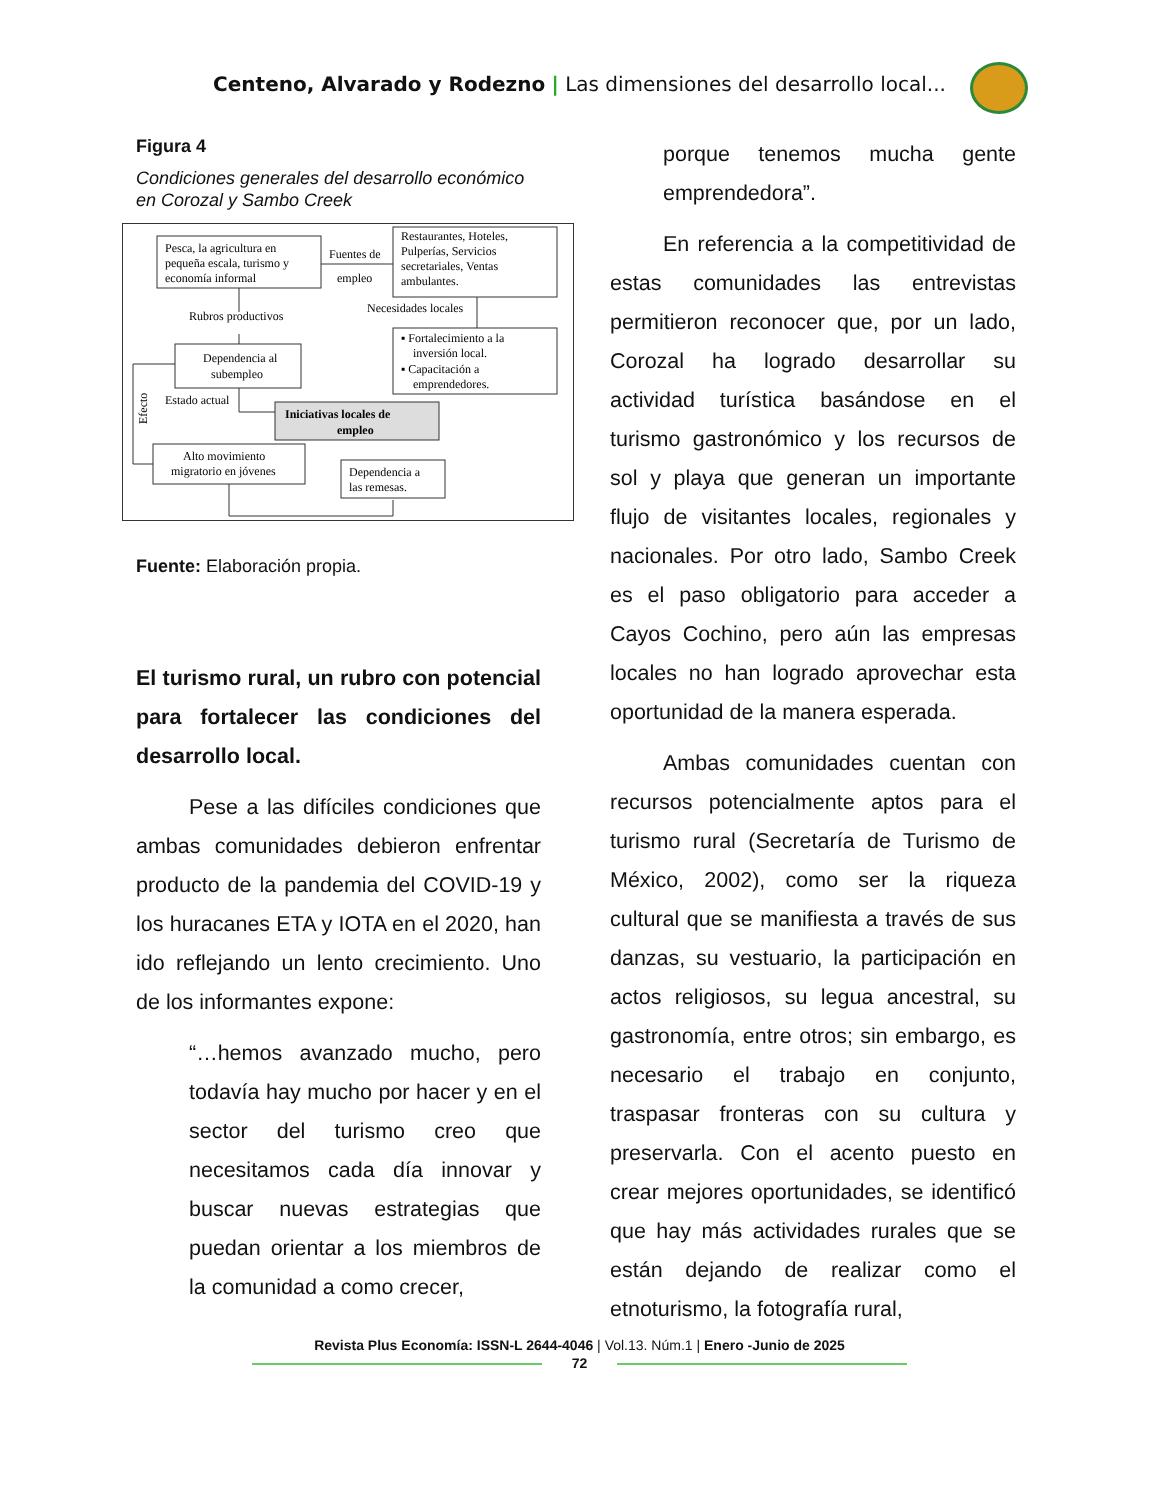Centeno, Alvarado y Rodezno | Las dimensiones del desarrollo local...
Figura 4
Condiciones generales del desarrollo económico en Corozal y Sambo Creek
Pesca, la agricultura en
pequeña escala, turismo y
economía informal
Fuentes de
empleo
Restaurantes, Hoteles,
Pulperías, Servicios
secretariales, Ventas
ambulantes.
Rubros productivos
Necesidades locales
Dependencia al
subempleo
▪ Fortalecimiento a la
inversión local.
▪ Capacitación a
emprendedores.
Estado actual
Iniciativas locales de
empleo
Efecto
Alto movimiento
migratorio en jóvenes
Dependencia a
las remesas.
Fuente: Elaboración propia.
El turismo rural, un rubro con potencial para fortalecer las condiciones del desarrollo local.
Pese a las difíciles condiciones que ambas comunidades debieron enfrentar producto de la pandemia del COVID-19 y los huracanes ETA y IOTA en el 2020, han ido reflejando un lento crecimiento. Uno de los informantes expone:
“…hemos avanzado mucho, pero todavía hay mucho por hacer y en el sector del turismo creo que necesitamos cada día innovar y buscar nuevas estrategias que puedan orientar a los miembros de la comunidad a como crecer,
porque tenemos mucha gente emprendedora”.
En referencia a la competitividad de estas comunidades las entrevistas permitieron reconocer que, por un lado, Corozal ha logrado desarrollar su actividad turística basándose en el turismo gastronómico y los recursos de sol y playa que generan un importante flujo de visitantes locales, regionales y nacionales. Por otro lado, Sambo Creek es el paso obligatorio para acceder a Cayos Cochino, pero aún las empresas locales no han logrado aprovechar esta oportunidad de la manera esperada.
Ambas comunidades cuentan con recursos potencialmente aptos para el turismo rural (Secretaría de Turismo de México, 2002), como ser la riqueza cultural que se manifiesta a través de sus danzas, su vestuario, la participación en actos religiosos, su legua ancestral, su gastronomía, entre otros; sin embargo, es necesario el trabajo en conjunto, traspasar fronteras con su cultura y preservarla. Con el acento puesto en crear mejores oportunidades, se identificó que hay más actividades rurales que se están dejando de realizar como el etnoturismo, la fotografía rural,
Revista Plus Economía: ISSN-L 2644-4046 | Vol.13. Núm.1 | Enero -Junio de 2025
72